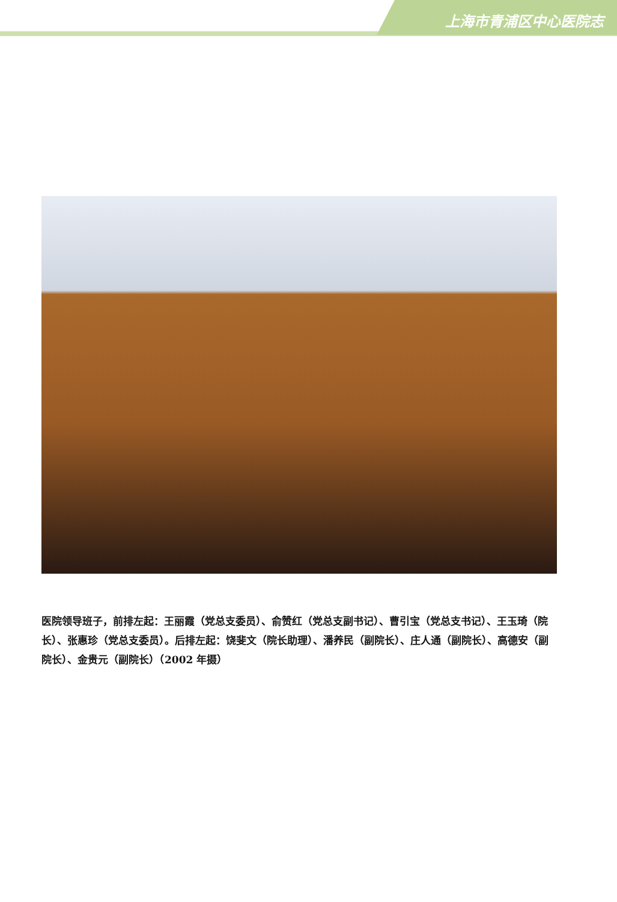上海市青浦区中心医院志
医院领导班子，前排左起：王丽霞（党总支委员）、俞赞红（党总支副书记）、曹引宝（党总支书记）、王玉琦（院长）、张惠珍（党总支委员）。后排左起：饶斐文（院长助理）、潘养民（副院长）、庄人通（副院长）、高德安（副院长）、金贵元（副院长）（2002 年摄）